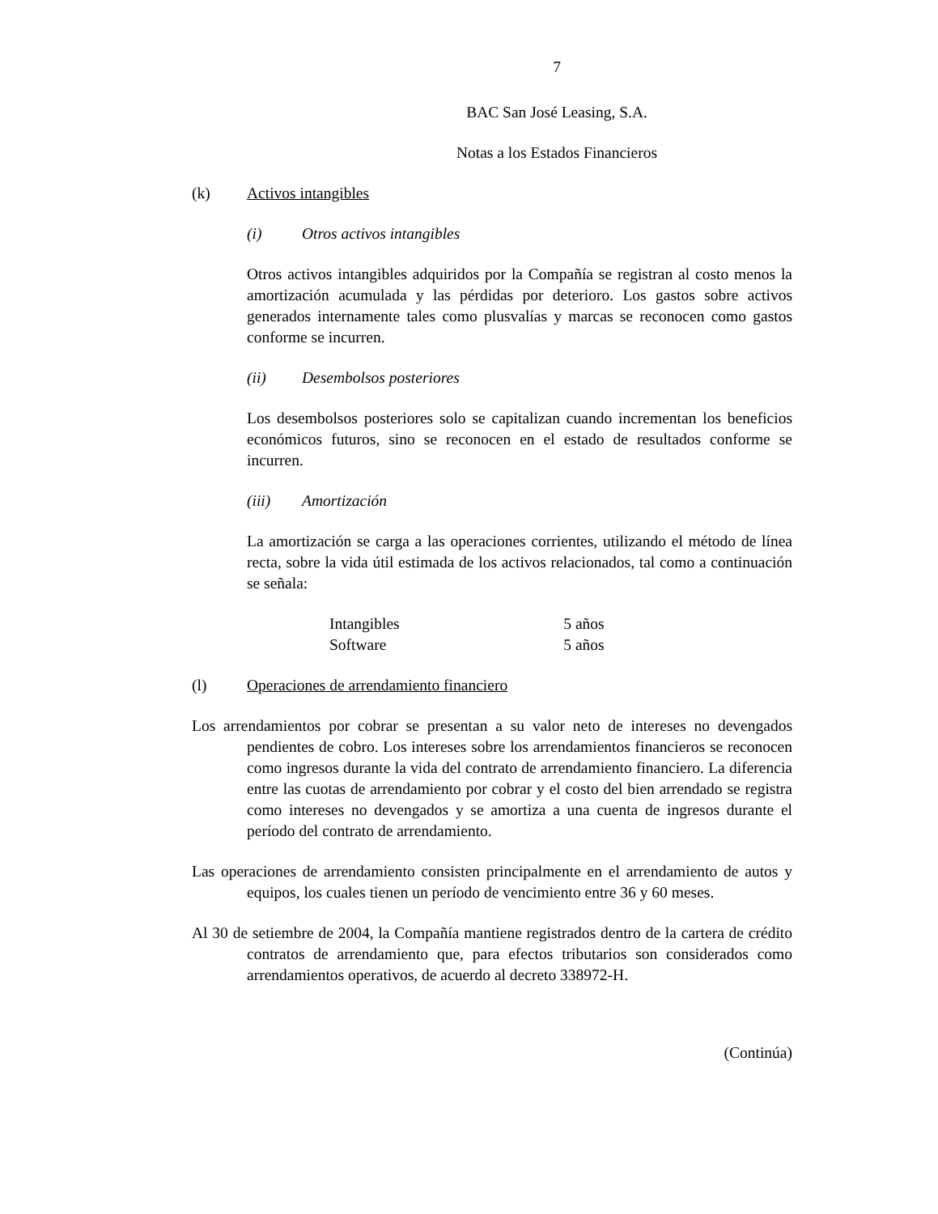7
BAC San José Leasing, S.A.
Notas a los Estados Financieros
(k) Activos intangibles
(i) Otros activos intangibles
Otros activos intangibles adquiridos por la Compañía se registran al costo menos la amortización acumulada y las pérdidas por deterioro. Los gastos sobre activos generados internamente tales como plusvalías y marcas se reconocen como gastos conforme se incurren.
(ii) Desembolsos posteriores
Los desembolsos posteriores solo se capitalizan cuando incrementan los beneficios económicos futuros, sino se reconocen en el estado de resultados conforme se incurren.
(iii) Amortización
La amortización se carga a las operaciones corrientes, utilizando el método de línea recta, sobre la vida útil estimada de los activos relacionados, tal como a continuación se señala:
| Intangibles | 5 años |
| Software | 5 años |
(l) Operaciones de arrendamiento financiero
Los arrendamientos por cobrar se presentan a su valor neto de intereses no devengados pendientes de cobro. Los intereses sobre los arrendamientos financieros se reconocen como ingresos durante la vida del contrato de arrendamiento financiero. La diferencia entre las cuotas de arrendamiento por cobrar y el costo del bien arrendado se registra como intereses no devengados y se amortiza a una cuenta de ingresos durante el período del contrato de arrendamiento.
Las operaciones de arrendamiento consisten principalmente en el arrendamiento de autos y equipos, los cuales tienen un período de vencimiento entre 36 y 60 meses.
Al 30 de setiembre de 2004, la Compañía mantiene registrados dentro de la cartera de crédito contratos de arrendamiento que, para efectos tributarios son considerados como arrendamientos operativos, de acuerdo al decreto 338972-H.
(Continúa)